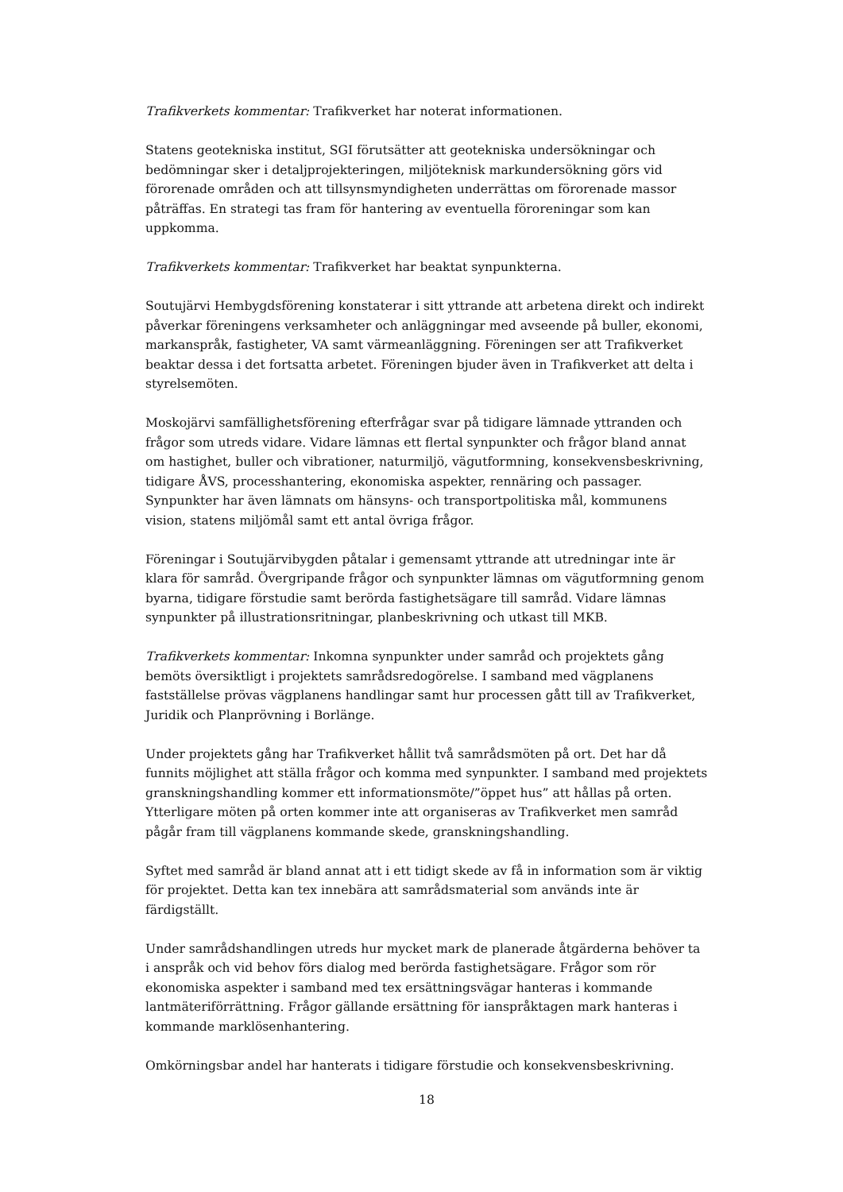Trafikverkets kommentar: Trafikverket har noterat informationen.
Statens geotekniska institut, SGI förutsätter att geotekniska undersökningar och bedömningar sker i detaljprojekteringen, miljöteknisk markundersökning görs vid förorenade områden och att tillsynsmyndigheten underrättas om förorenade massor påträffas. En strategi tas fram för hantering av eventuella föroreningar som kan uppkomma.
Trafikverkets kommentar: Trafikverket har beaktat synpunkterna.
Soutujärvi Hembygdsförening konstaterar i sitt yttrande att arbetena direkt och indirekt påverkar föreningens verksamheter och anläggningar med avseende på buller, ekonomi, markanspråk, fastigheter, VA samt värmeanläggning. Föreningen ser att Trafikverket beaktar dessa i det fortsatta arbetet. Föreningen bjuder även in Trafikverket att delta i styrelsemöten.
Moskojärvi samfällighetsförening efterfrågar svar på tidigare lämnade yttranden och frågor som utreds vidare. Vidare lämnas ett flertal synpunkter och frågor bland annat om hastighet, buller och vibrationer, naturmiljö, vägutformning, konsekvensbeskrivning, tidigare ÅVS, processhantering, ekonomiska aspekter, rennäring och passager. Synpunkter har även lämnats om hänsyns- och transportpolitiska mål, kommunens vision, statens miljömål samt ett antal övriga frågor.
Föreningar i Soutujärvibygden påtalar i gemensamt yttrande att utredningar inte är klara för samråd. Övergripande frågor och synpunkter lämnas om vägutformning genom byarna, tidigare förstudie samt berörda fastighetsägare till samråd. Vidare lämnas synpunkter på illustrationsritningar, planbeskrivning och utkast till MKB.
Trafikverkets kommentar: Inkomna synpunkter under samråd och projektets gång bemöts översiktligt i projektets samrådsredogörelse. I samband med vägplanens fastställelse prövas vägplanens handlingar samt hur processen gått till av Trafikverket, Juridik och Planprövning i Borlänge.
Under projektets gång har Trafikverket hållit två samrådsmöten på ort. Det har då funnits möjlighet att ställa frågor och komma med synpunkter. I samband med projektets granskningshandling kommer ett informationsmöte/”öppet hus” att hållas på orten. Ytterligare möten på orten kommer inte att organiseras av Trafikverket men samråd pågår fram till vägplanens kommande skede, granskningshandling.
Syftet med samråd är bland annat att i ett tidigt skede av få in information som är viktig för projektet. Detta kan tex innebära att samrådsmaterial som används inte är färdigställt.
Under samrådshandlingen utreds hur mycket mark de planerade åtgärderna behöver ta i anspråk och vid behov förs dialog med berörda fastighetsägare. Frågor som rör ekonomiska aspekter i samband med tex ersättningsvägar hanteras i kommande lantmäteriförrättning. Frågor gällande ersättning för ianspråktagen mark hanteras i kommande marklösenhantering.
Omkörningsbar andel har hanterats i tidigare förstudie och konsekvensbeskrivning.
18